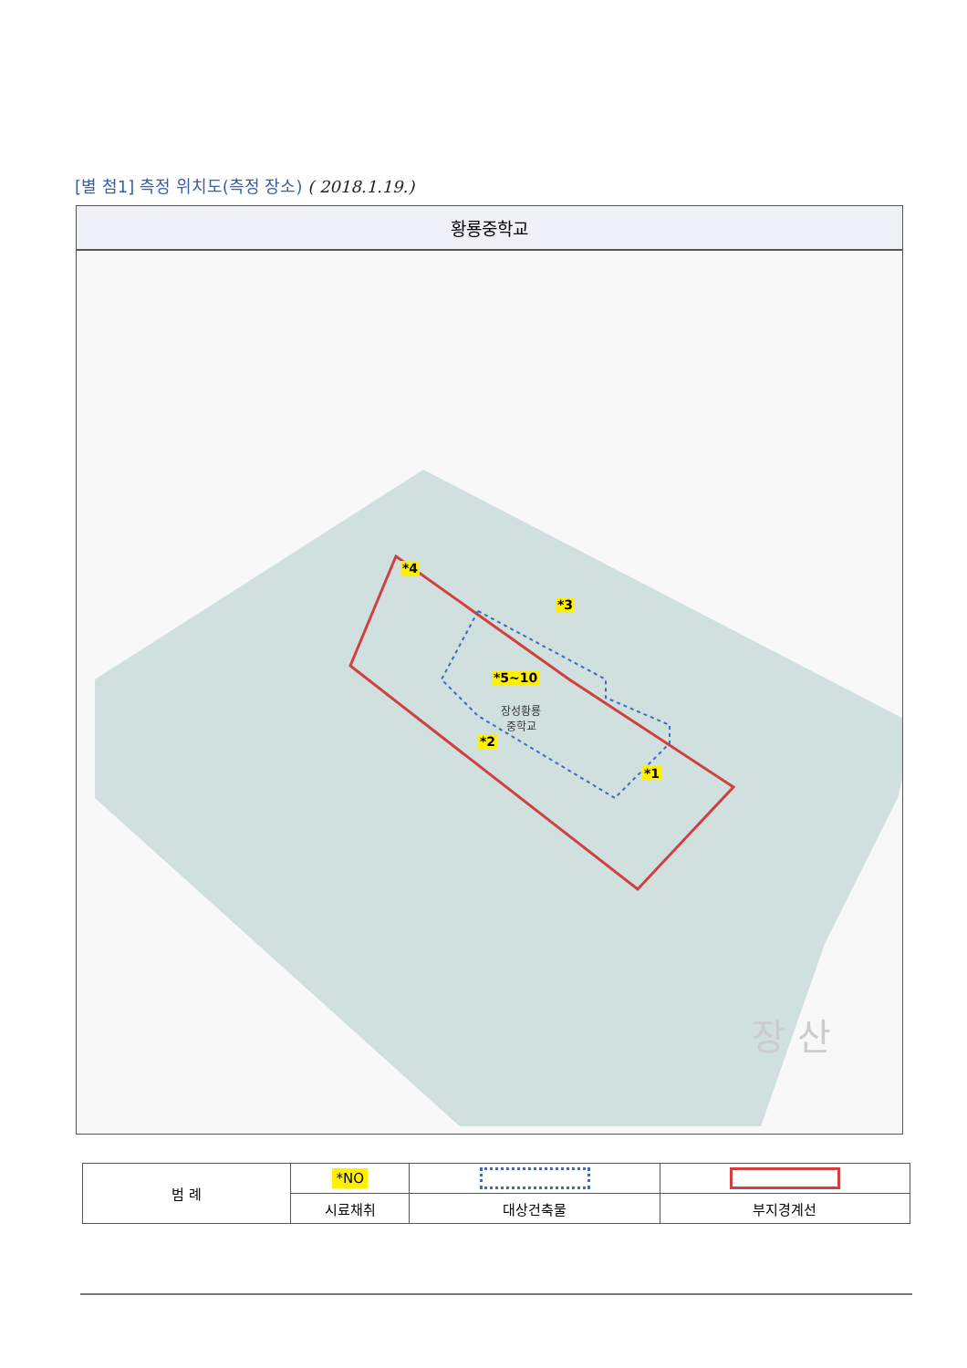[별 첨1] 측정 위치도(측정 장소) ( 2018.1.19.)
황룡중학교
*4
*3
*5~10
*2
*1
장성황룡
중학교
장 산
| 범 례 | *NO | | |
| | 시료채취 | 대상건축물 | 부지경계선 |